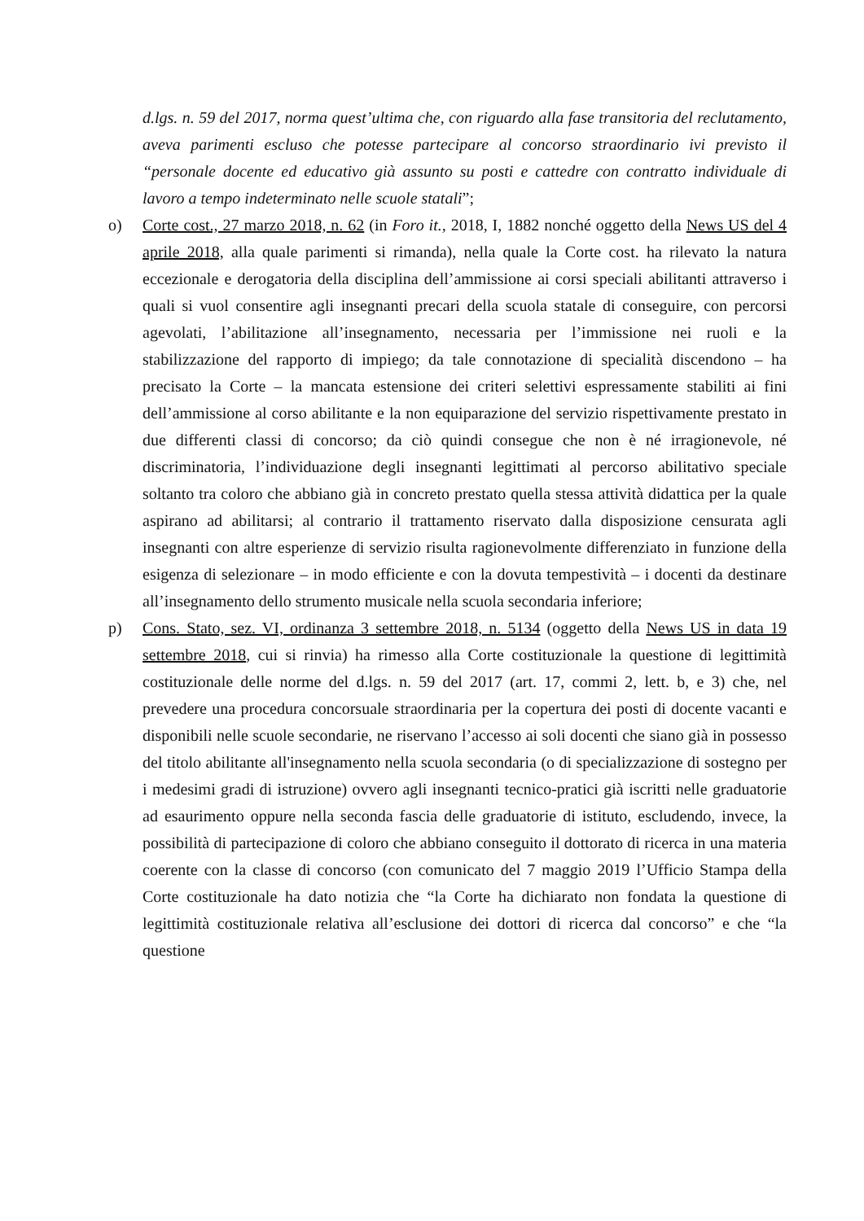d.lgs. n. 59 del 2017, norma quest’ultima che, con riguardo alla fase transitoria del reclutamento, aveva parimenti escluso che potesse partecipare al concorso straordinario ivi previsto il “personale docente ed educativo già assunto su posti e cattedre con contratto individuale di lavoro a tempo indeterminato nelle scuole statali”;
o) Corte cost., 27 marzo 2018, n. 62 (in Foro it., 2018, I, 1882 nonché oggetto della News US del 4 aprile 2018, alla quale parimenti si rimanda), nella quale la Corte cost. ha rilevato la natura eccezionale e derogatoria della disciplina dell’ammissione ai corsi speciali abilitanti attraverso i quali si vuol consentire agli insegnanti precari della scuola statale di conseguire, con percorsi agevolati, l’abilitazione all’insegnamento, necessaria per l’immissione nei ruoli e la stabilizzazione del rapporto di impiego; da tale connotazione di specialità discendono – ha precisato la Corte – la mancata estensione dei criteri selettivi espressamente stabiliti ai fini dell’ammissione al corso abilitante e la non equiparazione del servizio rispettivamente prestato in due differenti classi di concorso; da ciò quindi consegue che non è né irragionevole, né discriminatoria, l’individuazione degli insegnanti legittimati al percorso abilitativo speciale soltanto tra coloro che abbiano già in concreto prestato quella stessa attività didattica per la quale aspirano ad abilitarsi; al contrario il trattamento riservato dalla disposizione censurata agli insegnanti con altre esperienze di servizio risulta ragionevolmente differenziato in funzione della esigenza di selezionare – in modo efficiente e con la dovuta tempestività – i docenti da destinare all’insegnamento dello strumento musicale nella scuola secondaria inferiore;
p) Cons. Stato, sez. VI, ordinanza 3 settembre 2018, n. 5134 (oggetto della News US in data 19 settembre 2018, cui si rinvia) ha rimesso alla Corte costituzionale la questione di legittimità costituzionale delle norme del d.lgs. n. 59 del 2017 (art. 17, commi 2, lett. b, e 3) che, nel prevedere una procedura concorsuale straordinaria per la copertura dei posti di docente vacanti e disponibili nelle scuole secondarie, ne riservano l’accesso ai soli docenti che siano già in possesso del titolo abilitante all'insegnamento nella scuola secondaria (o di specializzazione di sostegno per i medesimi gradi di istruzione) ovvero agli insegnanti tecnico-pratici già iscritti nelle graduatorie ad esaurimento oppure nella seconda fascia delle graduatorie di istituto, escludendo, invece, la possibilità di partecipazione di coloro che abbiano conseguito il dottorato di ricerca in una materia coerente con la classe di concorso (con comunicato del 7 maggio 2019 l’Ufficio Stampa della Corte costituzionale ha dato notizia che “la Corte ha dichiarato non fondata la questione di legittimità costituzionale relativa all’esclusione dei dottori di ricerca dal concorso” e che “la questione